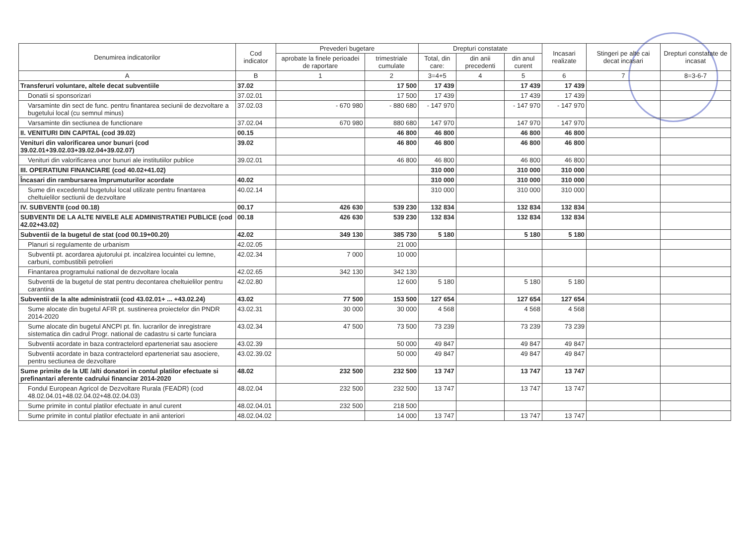| Denumirea indicatorilor | Cod indicator | Prevederi bugetare | | Drepturi constatate | | | Incasari realizate | Stingeri pe alte cai decat incasari | Drepturi constatate de incasat |
| --- | --- | --- | --- | --- | --- | --- | --- | --- | --- |
| | | aprobate la finele perioadei de raportare | trimestriale cumulate | Total, din care: | din anii precedenti | din anul curent | | | |
| A | B | 1 | 2 | 3=4+5 | 4 | 5 | 6 | 7 | 8=3-6-7 |
| Transferuri voluntare, altele decat subventiile | 37.02 | | 17 500 | 17 439 | | 17 439 | 17 439 | | |
| Donatii si sponsorizari | 37.02.01 | | 17 500 | 17 439 | | 17 439 | 17 439 | | |
| Varsaminte din sect de func. pentru finantarea seciunii de dezvoltare a bugetului local (cu semnul minus) | 37.02.03 | - 670 980 | - 880 680 | - 147 970 | | - 147 970 | - 147 970 | | |
| Varsaminte din sectiunea de functionare | 37.02.04 | 670 980 | 880 680 | 147 970 | | 147 970 | 147 970 | | |
| II. VENITURI DIN CAPITAL (cod 39.02) | 00.15 | | 46 800 | 46 800 | | 46 800 | 46 800 | | |
| Venituri din valorificarea unor bunuri (cod 39.02.01+39.02.03+39.02.04+39.02.07) | 39.02 | | 46 800 | 46 800 | | 46 800 | 46 800 | | |
| Venituri din valorificarea unor bunuri ale institutiilor publice | 39.02.01 | | 46 800 | 46 800 | | 46 800 | 46 800 | | |
| III. OPERATIUNI FINANCIARE (cod 40.02+41.02) | | | | 310 000 | | 310 000 | 310 000 | | |
| Încasari din rambursarea împrumuturilor acordate | 40.02 | | | 310 000 | | 310 000 | 310 000 | | |
| Sume din excedentul bugetului local utilizate pentru finantarea cheltuielilor sectiunii de dezvoltare | 40.02.14 | | | 310 000 | | 310 000 | 310 000 | | |
| IV. SUBVENTII (cod 00.18) | 00.17 | 426 630 | 539 230 | 132 834 | | 132 834 | 132 834 | | |
| SUBVENTII DE LA ALTE NIVELE ALE ADMINISTRATIEI PUBLICE (cod 42.02+43.02) | 00.18 | 426 630 | 539 230 | 132 834 | | 132 834 | 132 834 | | |
| Subventii de la bugetul de stat (cod 00.19+00.20) | 42.02 | 349 130 | 385 730 | 5 180 | | 5 180 | 5 180 | | |
| Planuri si regulamente de urbanism | 42.02.05 | | 21 000 | | | | | | |
| Subventii pt. acordarea ajutorului pt. incalzirea locuintei cu lemne, carbuni, combustibili petrolieri | 42.02.34 | 7 000 | 10 000 | | | | | | |
| Finantarea programului national de dezvoltare locala | 42.02.65 | 342 130 | 342 130 | | | | | | |
| Subventii de la bugetul de stat pentru decontarea cheltuielilor pentru carantina | 42.02.80 | | 12 600 | 5 180 | | 5 180 | 5 180 | | |
| Subventii de la alte administratii (cod 43.02.01+ ... +43.02.24) | 43.02 | 77 500 | 153 500 | 127 654 | | 127 654 | 127 654 | | |
| Sume alocate din bugetul AFIR pt. sustinerea proiectelor din PNDR 2014-2020 | 43.02.31 | 30 000 | 30 000 | 4 568 | | 4 568 | 4 568 | | |
| Sume alocate din bugetul ANCPI pt. fin. lucrarilor de inregistrare sistematica din cadrul Progr. national de cadastru si carte funciara | 43.02.34 | 47 500 | 73 500 | 73 239 | | 73 239 | 73 239 | | |
| Subventii acordate in baza contractelord eparteneriat sau asociere | 43.02.39 | | 50 000 | 49 847 | | 49 847 | 49 847 | | |
| Subventii acordate in baza contractelord eparteneriat sau asociere, pentru sectiunea de dezvoltare | 43.02.39.02 | | 50 000 | 49 847 | | 49 847 | 49 847 | | |
| Sume primite de la UE /alti donatori in contul platilor efectuate si prefinantari aferente cadrului financiar 2014-2020 | 48.02 | 232 500 | 232 500 | 13 747 | | 13 747 | 13 747 | | |
| Fondul European Agricol de Dezvoltare Rurala (FEADR) (cod 48.02.04.01+48.02.04.02+48.02.04.03) | 48.02.04 | 232 500 | 232 500 | 13 747 | | 13 747 | 13 747 | | |
| Sume primite in contul platilor efectuate in anul curent | 48.02.04.01 | 232 500 | 218 500 | | | | | | |
| Sume primite in contul platilor efectuate in anii anteriori | 48.02.04.02 | | 14 000 | 13 747 | | 13 747 | 13 747 | | |